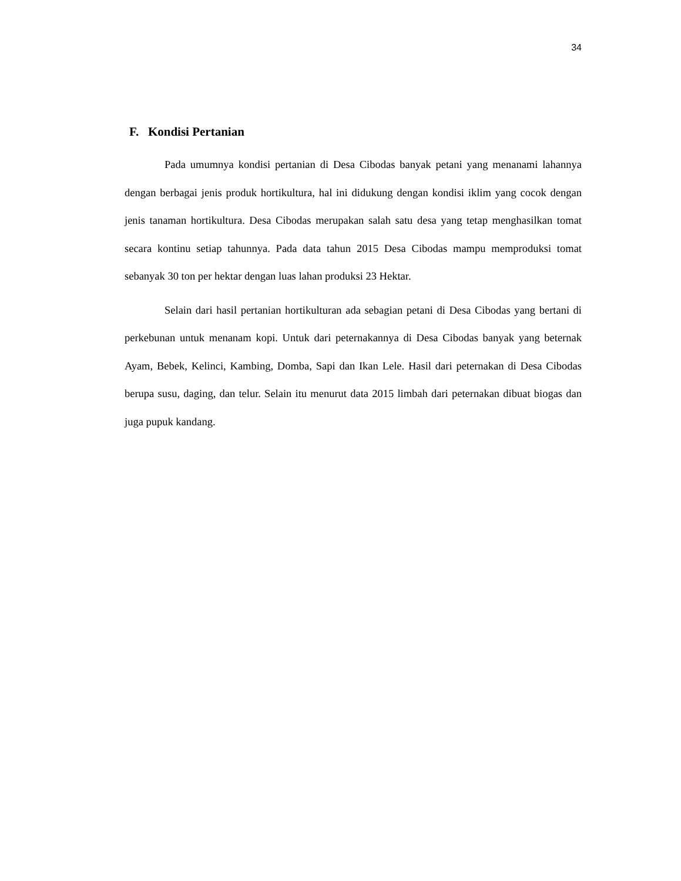34
F. Kondisi Pertanian
Pada umumnya kondisi pertanian di Desa Cibodas banyak petani yang menanami lahannya dengan berbagai jenis produk hortikultura, hal ini didukung dengan kondisi iklim yang cocok dengan jenis tanaman hortikultura. Desa Cibodas merupakan salah satu desa yang tetap menghasilkan tomat secara kontinu setiap tahunnya. Pada data tahun 2015 Desa Cibodas mampu memproduksi tomat sebanyak 30 ton per hektar dengan luas lahan produksi 23 Hektar.
Selain dari hasil pertanian hortikulturan ada sebagian petani di Desa Cibodas yang bertani di perkebunan untuk menanam kopi. Untuk dari peternakannya di Desa Cibodas banyak yang beternak Ayam, Bebek, Kelinci, Kambing, Domba, Sapi dan Ikan Lele. Hasil dari peternakan di Desa Cibodas berupa susu, daging, dan telur. Selain itu menurut data 2015 limbah dari peternakan dibuat biogas dan juga pupuk kandang.